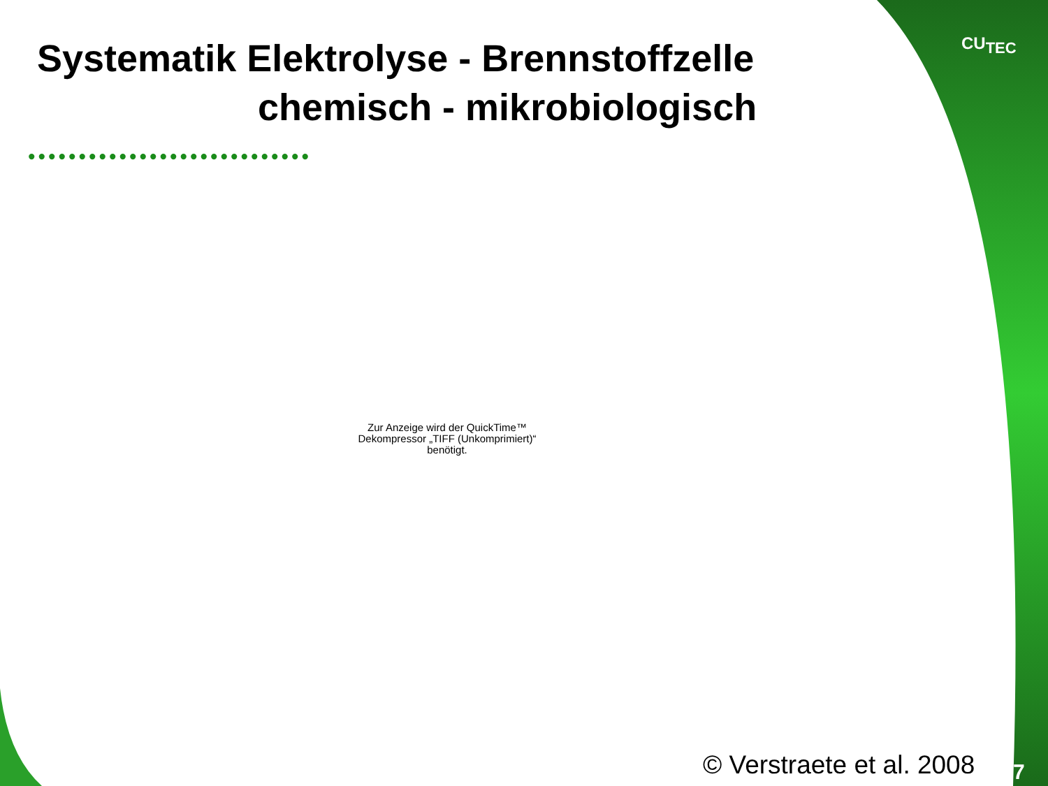Systematik Elektrolyse - Brennstoffzelle
chemisch - mikrobiologisch
••••••••••••••••••••••••••••
Zur Anzeige wird der QuickTime™ Dekompressor „TIFF (Unkomprimiert)“ benötigt.
CU<sub>TEC</sub>
© Verstraete et al. 2008 7